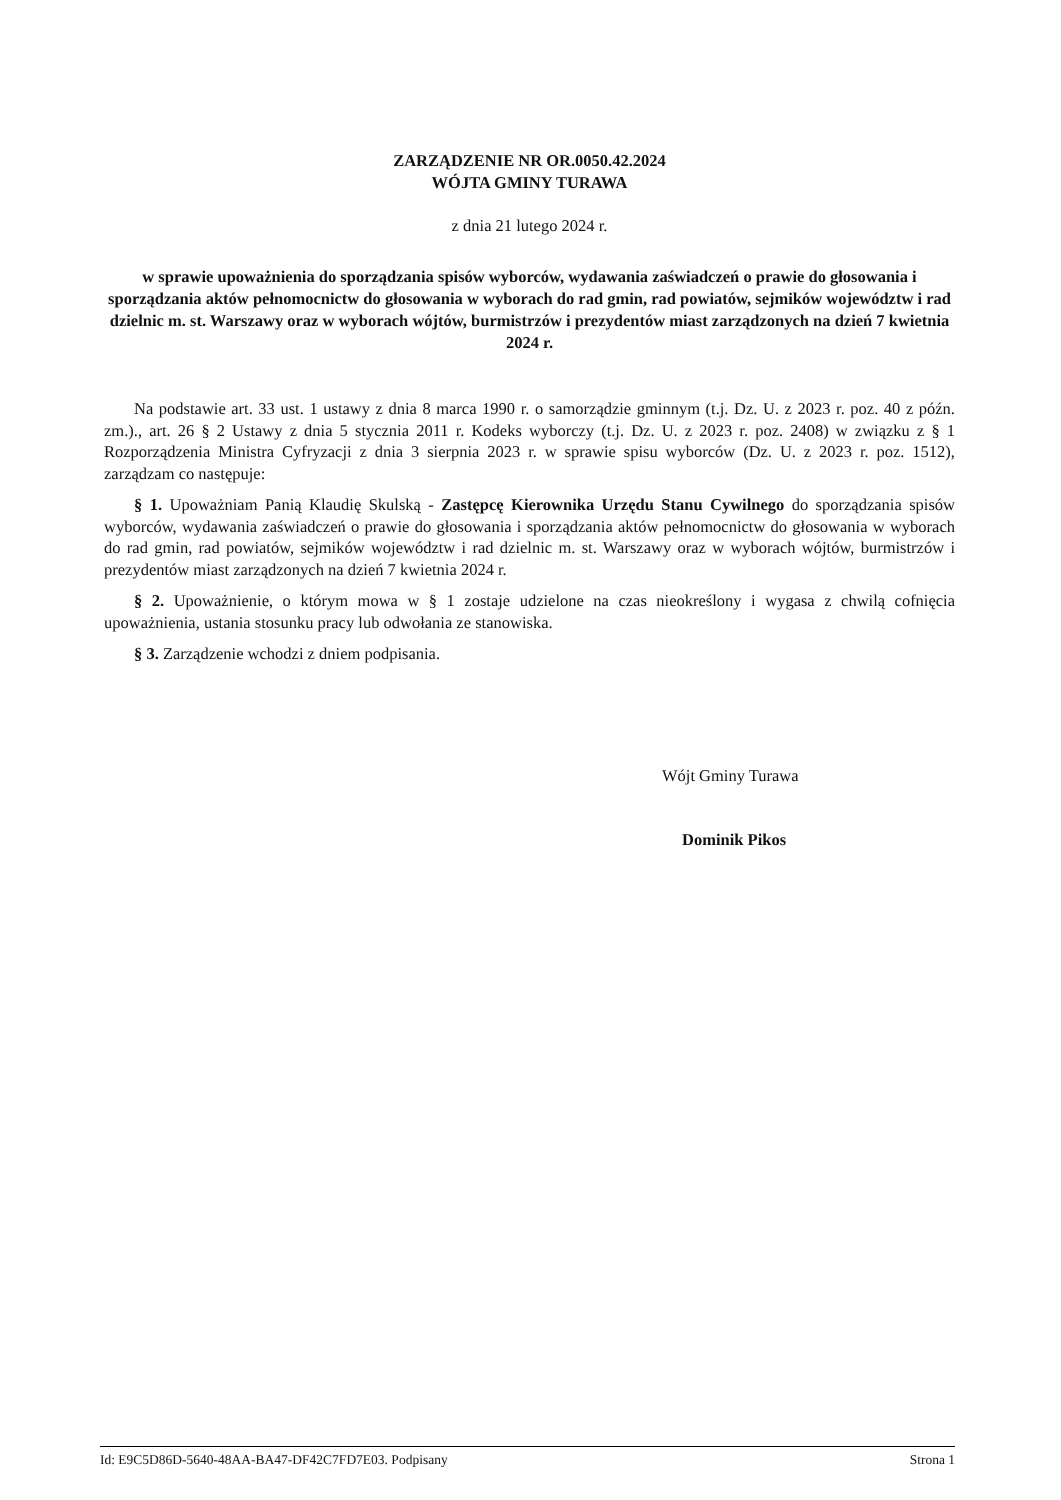ZARZĄDZENIE NR OR.0050.42.2024
WÓJTA GMINY TURAWA
z dnia 21 lutego 2024 r.
w sprawie upoważnienia do sporządzania spisów wyborców, wydawania zaświadczeń o prawie do głosowania i sporządzania aktów pełnomocnictw do głosowania w wyborach do rad gmin, rad powiatów, sejmików województw i rad dzielnic m. st. Warszawy oraz w wyborach wójtów, burmistrzów i prezydentów miast zarządzonych na dzień 7 kwietnia 2024 r.
Na podstawie art. 33 ust. 1 ustawy z dnia 8 marca 1990 r. o samorządzie gminnym (t.j. Dz. U. z 2023 r. poz. 40 z późn. zm.)., art. 26 § 2 Ustawy z dnia 5 stycznia 2011 r. Kodeks wyborczy (t.j. Dz. U. z 2023 r. poz. 2408) w związku z § 1 Rozporządzenia Ministra Cyfryzacji z dnia 3 sierpnia 2023 r. w sprawie spisu wyborców (Dz. U. z 2023 r. poz. 1512), zarządzam co następuje:
§ 1. Upoważniam Panią Klaudię Skulską - Zastępcę Kierownika Urzędu Stanu Cywilnego do sporządzania spisów wyborców, wydawania zaświadczeń o prawie do głosowania i sporządzania aktów pełnomocnictw do głosowania w wyborach do rad gmin, rad powiatów, sejmików województw i rad dzielnic m. st. Warszawy oraz w wyborach wójtów, burmistrzów i prezydentów miast zarządzonych na dzień 7 kwietnia 2024 r.
§ 2. Upoważnienie, o którym mowa w § 1 zostaje udzielone na czas nieokreślony i wygasa z chwilą cofnięcia upoważnienia, ustania stosunku pracy lub odwołania ze stanowiska.
§ 3. Zarządzenie wchodzi z dniem podpisania.
Wójt Gminy Turawa
Dominik Pikos
Id: E9C5D86D-5640-48AA-BA47-DF42C7FD7E03. Podpisany Strona 1